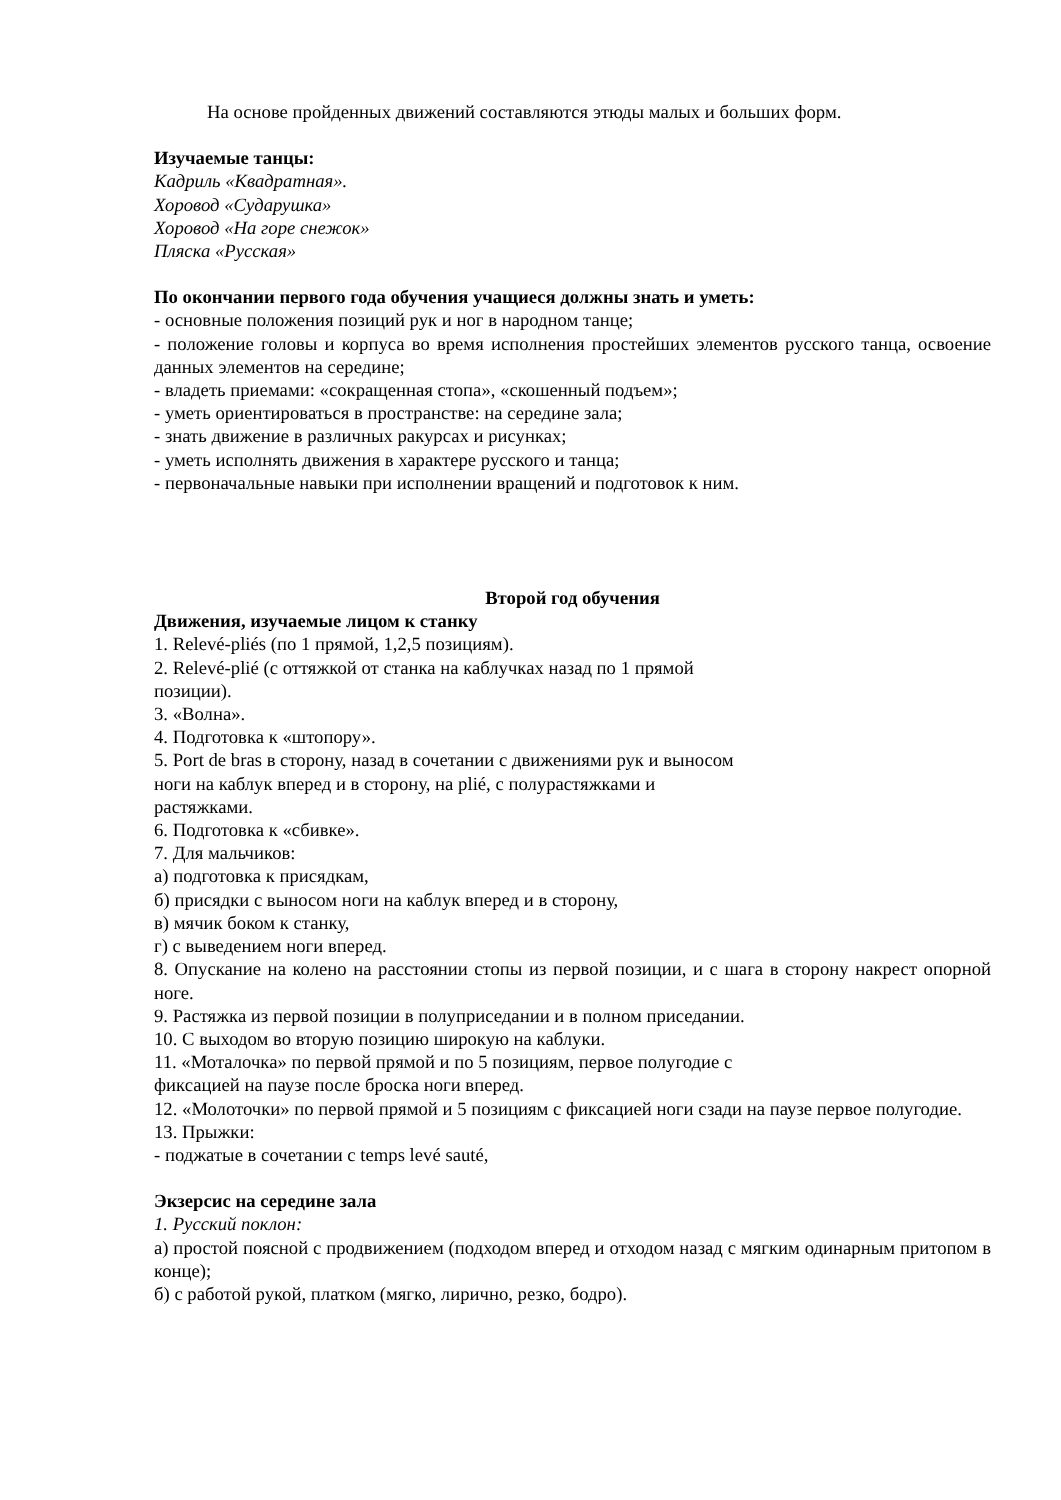На основе пройденных движений составляются этюды малых и больших форм.
Изучаемые танцы:
Кадриль «Квадратная».
Хоровод «Сударушка»
Хоровод «На горе снежок»
Пляска «Русская»
По окончании первого года обучения учащиеся должны знать и уметь:
- основные положения позиций рук и ног в народном танце;
- положение головы и корпуса во время исполнения простейших элементов русского танца, освоение данных элементов на середине;
- владеть приемами: «сокращенная стопа», «скошенный подъем»;
- уметь ориентироваться в пространстве: на середине зала;
- знать движение в различных ракурсах и рисунках;
- уметь исполнять движения в характере русского и танца;
- первоначальные навыки при исполнении вращений и подготовок к ним.
Второй год обучения
Движения, изучаемые лицом к станку
1. Relevé-pliés (по 1 прямой, 1,2,5 позициям).
2. Relevé-plié (с оттяжкой от станка на каблучках назад по 1 прямой
позиции).
3. «Волна».
4. Подготовка к «штопору».
5. Port de bras в сторону, назад в сочетании с движениями рук и выносом
ноги на каблук вперед и в сторону, на plié, с полурастяжками и
растяжками.
6. Подготовка к «сбивке».
7. Для мальчиков:
а) подготовка к присядкам,
б) присядки с выносом ноги на каблук вперед и в сторону,
в) мячик боком к станку,
г) с выведением ноги вперед.
8. Опускание на колено на расстоянии стопы из первой позиции, и с шага в сторону накрест опорной ноге.
9. Растяжка из первой позиции в полуприседании и в полном приседании.
10. С выходом во вторую позицию широкую на каблуки.
11. «Моталочка» по первой прямой и по 5 позициям, первое полугодие с
фиксацией на паузе после броска ноги вперед.
12. «Молоточки» по первой прямой и 5 позициям с фиксацией ноги сзади на паузе первое полугодие.
13. Прыжки:
- поджатые в сочетании с temps levé sauté,
Экзерсис на середине зала
1. Русский поклон:
а) простой поясной с продвижением (подходом вперед и отходом назад с мягким одинарным притопом в конце);
б) с работой рукой, платком (мягко, лирично, резко, бодро).